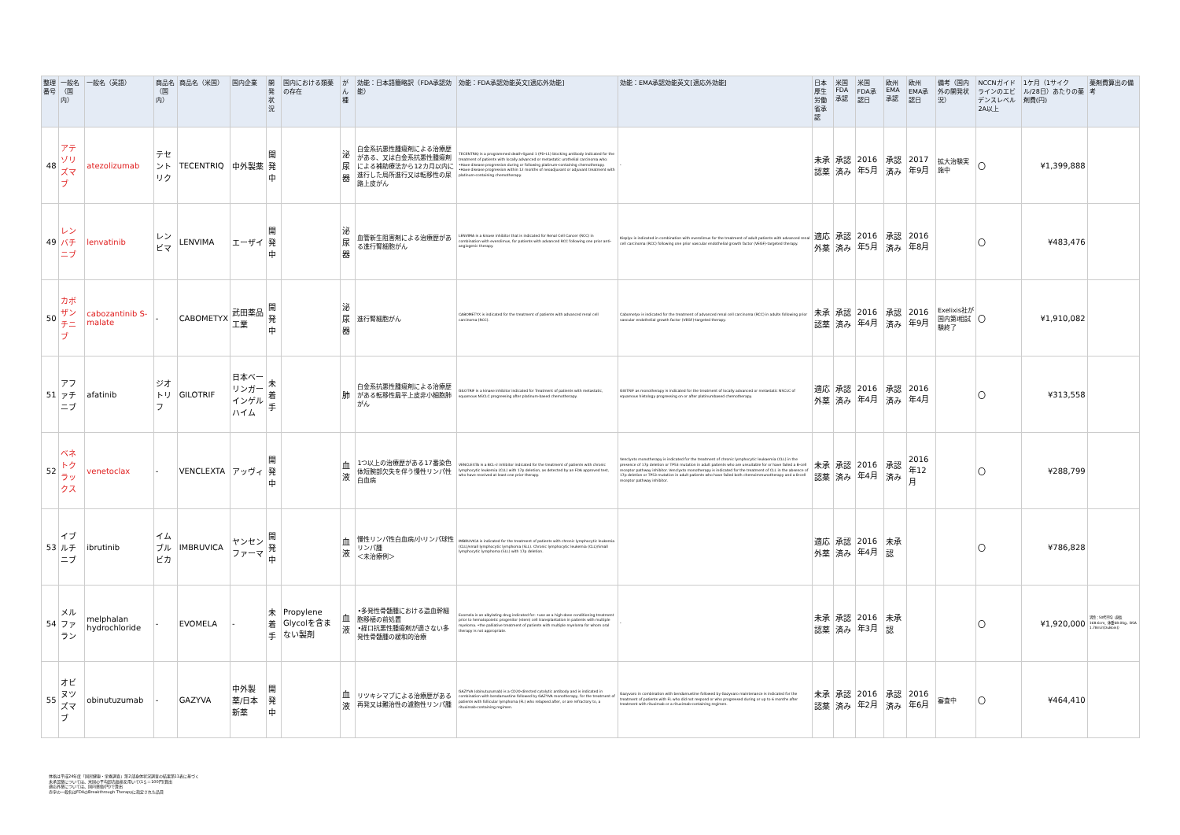| 整理番号 | 一般名（国内） | 一般名（英語） | 商品名（国内） | 商品名（米国） | 国内企業 | 開発状況 | 国内における類薬の存在 | がん種 | 効能：日本語簡略訳（FDA承認効能） | 効能：FDA承認効能英文[適応外効能] | 効能：EMA承認効能英文[適応外効能] | 日本厚生労働省承認 | 米国FDA承認 | 米国FDA承認日 | 欧州EMA承認 | 欧州EMA承認日 | 備考（国内外の開発状況） | NCCNガイドラインのエビデンスレベル2A以上 | 1ケ月（1サイクル/28日）あたりの薬剤費(円) | 薬剤費算出の備考 |
| --- | --- | --- | --- | --- | --- | --- | --- | --- | --- | --- | --- | --- | --- | --- | --- | --- | --- | --- | --- | --- |
| 48 | アテゾリズマブ | atezolizumab | テセントリク | TECENTRIQ | 中外製薬 | 開発中 | | 泌尿器 | 白金系抗悪性腫瘍剤による治療歴がある、又は白金系抗悪性腫瘍剤による補助療法から12カ月以内に進行した局所進行又は転移性の尿路上皮がん | TECENTRIQ is a programmed death-ligand 1 (PD-L1) blocking antibody indicated for the treatment of patients with locally advanced or metastatic urothelial carcinoma who: •Have disease progression during or following platinum-containing chemotherapy. •Have disease progression within 12 months of neoadjuvant or adjuvant treatment with platinum-containing chemotherapy. | - | 未承認薬 | 承認済み | 2016年5月 | 承認済み | 2017年9月 | 拡大治験実施中 | 〇 | ¥1,399,888 | |
| 49 | レンバチニブ | lenvatinib | レンビマ | LENVIMA | エーザイ | 開発中 | | 泌尿器 | 血管新生阻害剤による治療歴がある進行腎細胞がん | LENVIMA is a kinase inhibitor that is indicated for Renal Cell Cancer (RCC) in combination with everolimus, for patients with advanced RCC following one prior anti-angiogenic therapy. | Kisplyx is indicated in combination with everolimus for the treatment of adult patients with advanced renal cell carcinoma (RCC) following one prior vascular endothelial growth factor (VEGF)-targeted therapy. | 適応外薬 | 承認済み | 2016年5月 | 承認済み | 2016年8月 | | 〇 | ¥483,476 | |
| 50 | カボザンチニブ | cabozantinib S-malate | - | CABOMETYX | 武田薬品工業 | 開発中 | | 泌尿器 | 進行腎細胞がん | CABOMETYX is indicated for the treatment of patients with advanced renal cell carcinoma (RCC). | Cabometyx is indicated for the treatment of advanced renal cell carcinoma (RCC) in adults following prior vascular endothelial growth factor (VEGF)-targeted therapy. | 未承認薬 | 承認済み | 2016年4月 | 承認済み | 2016年9月 | Exelixis社が国内第Ⅰ相試験終了 | 〇 | ¥1,910,082 | |
| 51 | アファチニブ | afatinib | ジオトリフ | GILOTRIF | 日本ベーリンガーインゲルハイム | 未着手 | | 肺 | 白金系抗悪性腫瘍剤による治療歴がある転移性扁平上皮非小細胞肺がん | GILOTRIF is a kinase inhibitor indicated for Treatment of patients with metastatic, squamous NSCLC progressing after platinum-based chemotherapy. | GIOTRIF as monotherapy is indicated for the treatment of locally advanced or metastatic NSCLC of squamous histology progressing on or after platinumbased chemotherapy. | 適応外薬 | 承認済み | 2016年4月 | 承認済み | 2016年4月 | | 〇 | ¥313,558 | |
| 52 | ベネトクラックス | venetoclax | - | VENCLEXTA | アッヴィ | 開発中 | | 血液 | 1つ以上の治療歴がある17番染色体短腕部欠失を伴う慢性リンパ性白血病 | VENCLEXTA is a BCL-2 inhibitor indicated for the treatment of patients with chronic lymphocytic leukemia (CLL) with 17p deletion, as detected by an FDA approved test, who have received at least one prior therapy. | Venclyxto monotherapy is indicated for the treatment of chronic lymphocytic leukaemia (CLL) in the presence of 17p deletion or TP53 mutation in adult patients who are unsuitable for or have failed a B-cell receptor pathway inhibitor. Venclyxto monotherapy is indicated for the treatment of CLL in the absence of 17p deletion or TP53 mutation in adult patients who have failed both chemoimmunotherapy and a B-cell receptor pathway inhibitor. | 未承認薬 | 承認済み | 2016年4月 | 承認済み | 2016年12月 | | 〇 | ¥288,799 | |
| 53 | イブルチニブ | ibrutinib | イムブルビカ | IMBRUVICA | ヤンセンファーマ | 開発中 | | 血液 | 慢性リンパ性白血病/小リンパ球性リンパ腫 ＜未治療例＞ | IMBRUVICA is indicated for the treatment of patients with chronic lymphocytic leukemia (CLL)/small lymphocytic lymphoma (SLL). Chronic lymphocytic leukemia (CLL)/Small lymphocytic lymphoma (SLL) with 17p deletion. | | 適応外薬 | 承認済み | 2016年4月 | 未承認 | | | 〇 | ¥786,828 | |
| 54 | メルファラン | melphalan hydrochloride | - | EVOMELA | - | 未着手 | Propylene Glycolを含まない製剤 | 血液 | •多発性骨髄腫における造血幹細胞移植の前処置 •経口抗悪性腫瘍剤が適さない多発性骨髄腫の緩和的治療 | Evomela is an alkylating drug indicated for: •use as a high-dose conditioning treatment prior to hematopoietic progenitor (stem) cell transplantation in patients with multiple myeloma. •the palliative treatment of patients with multiple myeloma for whom oral therapy is not appropriate. | - | 未承認薬 | 承認済み | 2016年3月 | 未承認 | | | 〇 | ¥1,920,000 | 男性：50代平均（身長168.6cm、体重68.0kg、BSA 1.78m2(DuBois)） |
| 55 | オビヌツズマブ | obinutuzumab | - | GAZYVA | 中外製薬/日本新薬 | 開発中 | | 血液 | リツキシマブによる治療歴がある再発又は難治性の濾胞性リンパ腫 | GAZYVA (obinutuzumab) is a CD20-directed cytolytic antibody and is indicated in combination with bendamustine followed by GAZYVA monotherapy, for the treatment of patients with follicular lymphoma (FL) who relapsed after, or are refractory to, a rituximab-containing regimen. | Gazyvaro in combination with bendamustine followed by Gazyvaro maintenance is indicated for the treatment of patients with FL who did not respond or who progressed during or up to 6 months after treatment with rituximab or a rituximab-containing regimen. | 未承認薬 | 承認済み | 2016年2月 | 承認済み | 2016年6月 | 審査中 | 〇 | ¥464,410 | |
体格は平成24年度「国民健康・栄養調査」第2部身体状況調査の結果第11表に基づく
未承認薬については、米国の平均卸売価格を用いて(1＄＝100円)算出
適応外薬については、国内薬価(円)で算出
赤字の一般名はFDAのBreakthrough Therapyに指定された品目